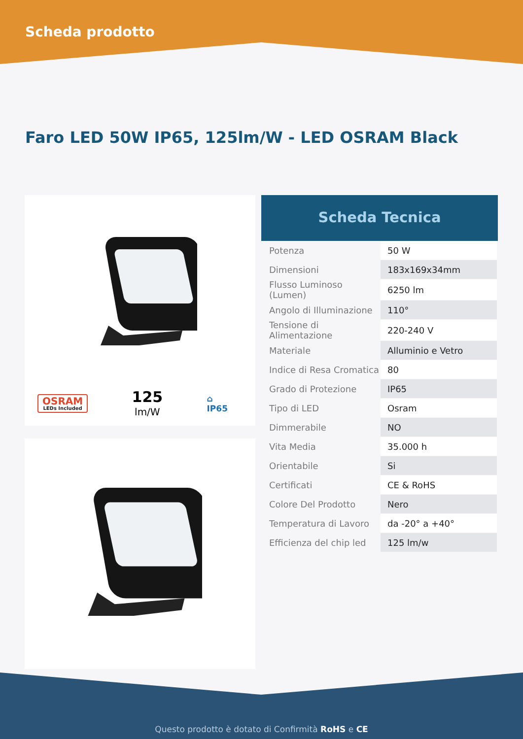Scheda prodotto
Faro LED 50W IP65, 125lm/W - LED OSRAM Black
OSRAM
LEDs Included
125
lm/W
⌂
IP65
Scheda Tecnica
| Potenza | 50 W |
| Dimensioni | 183x169x34mm |
| Flusso Luminoso (Lumen) | 6250 lm |
| Angolo di Illuminazione | 110° |
| Tensione di Alimentazione | 220-240 V |
| Materiale | Alluminio e Vetro |
| Indice di Resa Cromatica | 80 |
| Grado di Protezione | IP65 |
| Tipo di LED | Osram |
| Dimmerabile | NO |
| Vita Media | 35.000 h |
| Orientabile | Si |
| Certificati | CE & RoHS |
| Colore Del Prodotto | Nero |
| Temperatura di Lavoro | da -20° a +40° |
| Efficienza del chip led | 125 lm/w |
Questo prodotto è dotato di Confirmità RoHS e CE